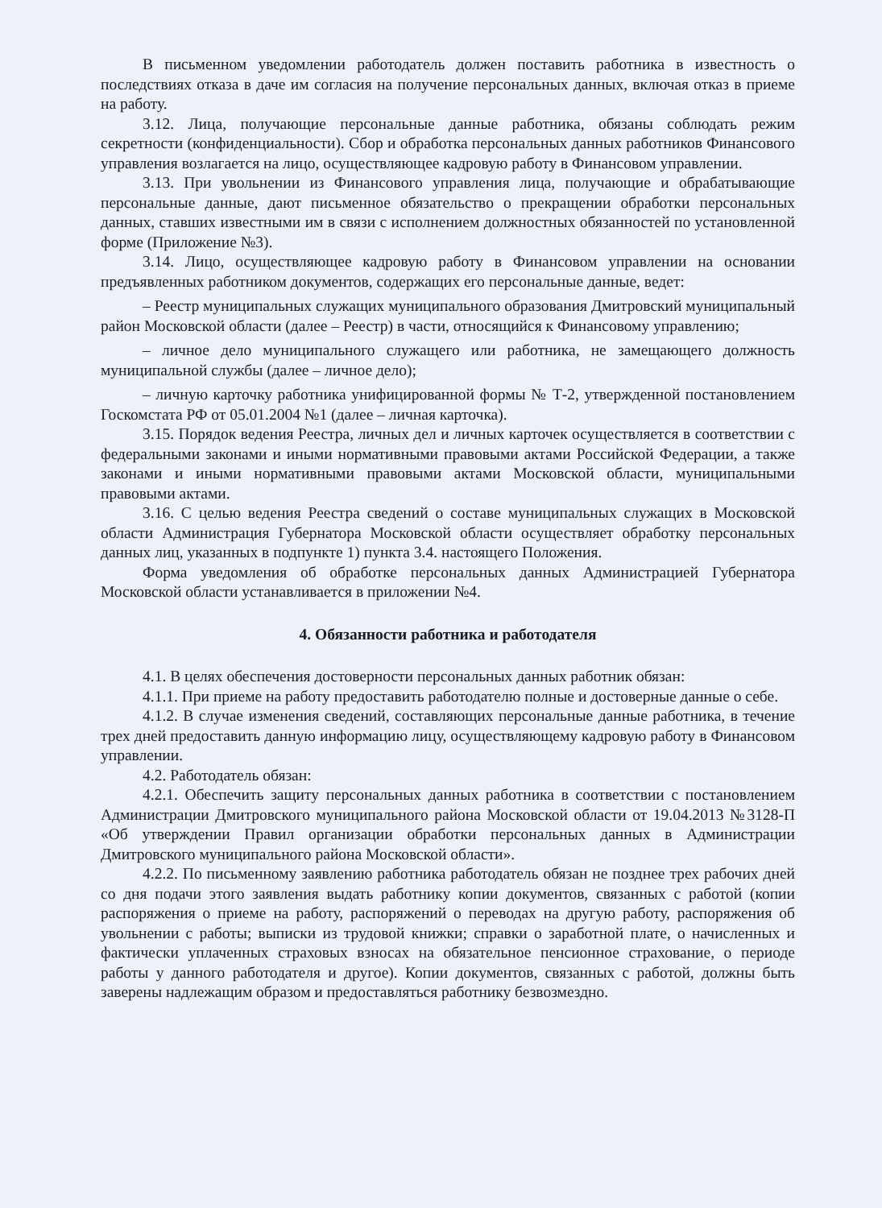В письменном уведомлении работодатель должен поставить работника в известность о последствиях отказа в даче им согласия на получение персональных данных, включая отказ в приеме на работу.
3.12. Лица, получающие персональные данные работника, обязаны соблюдать режим секретности (конфиденциальности). Сбор и обработка персональных данных работников Финансового управления возлагается на лицо, осуществляющее кадровую работу в Финансовом управлении.
3.13. При увольнении из Финансового управления лица, получающие и обрабатывающие персональные данные, дают письменное обязательство о прекращении обработки персональных данных, ставших известными им в связи с исполнением должностных обязанностей по установленной форме (Приложение №3).
3.14. Лицо, осуществляющее кадровую работу в Финансовом управлении на основании предъявленных работником документов, содержащих его персональные данные, ведет:
– Реестр муниципальных служащих муниципального образования Дмитровский муниципальный район Московской области (далее – Реестр) в части, относящийся к Финансовому управлению;
– личное дело муниципального служащего или работника, не замещающего должность муниципальной службы (далее – личное дело);
– личную карточку работника унифицированной формы № Т-2, утвержденной постановлением Госкомстата РФ от 05.01.2004 №1 (далее – личная карточка).
3.15. Порядок ведения Реестра, личных дел и личных карточек осуществляется в соответствии с федеральными законами и иными нормативными правовыми актами Российской Федерации, а также законами и иными нормативными правовыми актами Московской области, муниципальными правовыми актами.
3.16. С целью ведения Реестра сведений о составе муниципальных служащих в Московской области Администрация Губернатора Московской области осуществляет обработку персональных данных лиц, указанных в подпункте 1) пункта 3.4. настоящего Положения.
Форма уведомления об обработке персональных данных Администрацией Губернатора Московской области устанавливается в приложении №4.
4. Обязанности работника и работодателя
4.1. В целях обеспечения достоверности персональных данных работник обязан:
4.1.1. При приеме на работу предоставить работодателю полные и достоверные данные о себе.
4.1.2. В случае изменения сведений, составляющих персональные данные работника, в течение трех дней предоставить данную информацию лицу, осуществляющему кадровую работу в Финансовом управлении.
4.2. Работодатель обязан:
4.2.1. Обеспечить защиту персональных данных работника в соответствии с постановлением Администрации Дмитровского муниципального района Московской области от 19.04.2013 №3128-П «Об утверждении Правил организации обработки персональных данных в Администрации Дмитровского муниципального района Московской области».
4.2.2. По письменному заявлению работника работодатель обязан не позднее трех рабочих дней со дня подачи этого заявления выдать работнику копии документов, связанных с работой (копии распоряжения о приеме на работу, распоряжений о переводах на другую работу, распоряжения об увольнении с работы; выписки из трудовой книжки; справки о заработной плате, о начисленных и фактически уплаченных страховых взносах на обязательное пенсионное страхование, о периоде работы у данного работодателя и другое). Копии документов, связанных с работой, должны быть заверены надлежащим образом и предоставляться работнику безвозмездно.